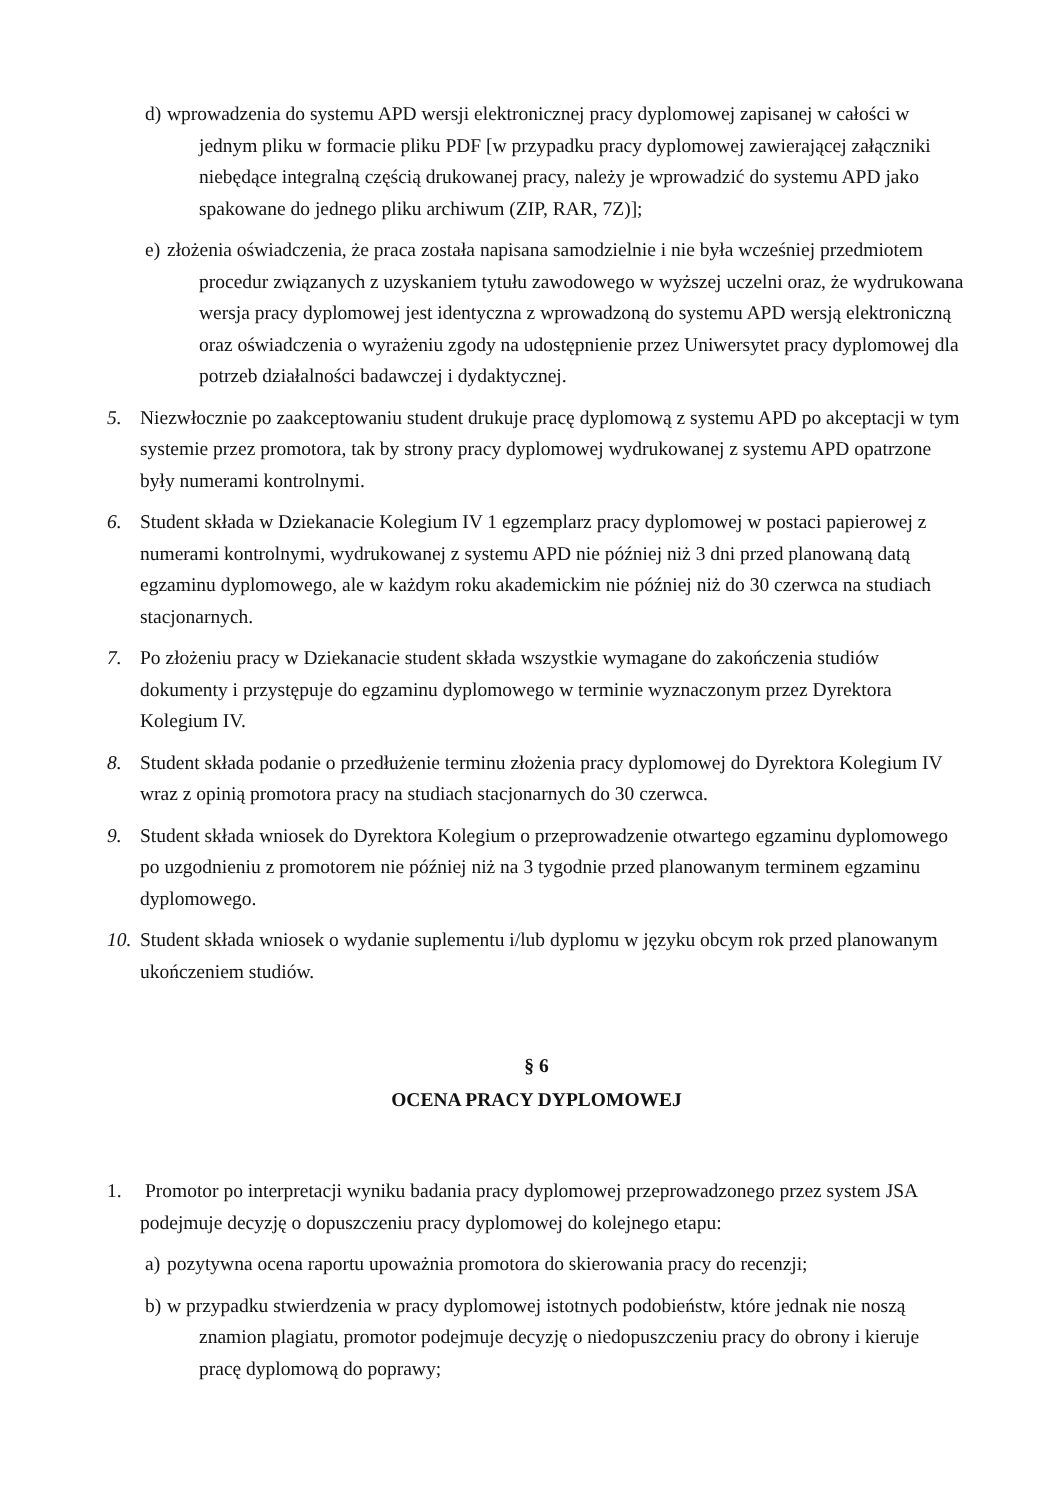d)
wprowadzenia do systemu APD wersji elektronicznej pracy dyplomowej zapisanej w całości w jednym pliku w formacie pliku PDF [w przypadku pracy dyplomowej zawierającej załączniki niebędące integralną częścią drukowanej pracy, należy je wprowadzić do systemu APD jako spakowane do jednego pliku archiwum (ZIP, RAR, 7Z)];
e)
złożenia oświadczenia, że praca została napisana samodzielnie i nie była wcześniej przedmiotem procedur związanych z uzyskaniem tytułu zawodowego w wyższej uczelni oraz, że wydrukowana wersja pracy dyplomowej jest identyczna z wprowadzoną do systemu APD wersją elektroniczną oraz oświadczenia o wyrażeniu zgody na udostępnienie przez Uniwersytet pracy dyplomowej dla potrzeb działalności badawczej i dydaktycznej.
5. Niezwłocznie po zaakceptowaniu student drukuje pracę dyplomową z systemu APD po akceptacji w tym systemie przez promotora, tak by strony pracy dyplomowej wydrukowanej z systemu APD opatrzone były numerami kontrolnymi.
6. Student składa w Dziekanacie Kolegium IV 1 egzemplarz pracy dyplomowej w postaci papierowej z numerami kontrolnymi, wydrukowanej z systemu APD nie później niż 3 dni przed planowaną datą egzaminu dyplomowego, ale w każdym roku akademickim nie później niż do 30 czerwca na studiach stacjonarnych.
7. Po złożeniu pracy w Dziekanacie student składa wszystkie wymagane do zakończenia studiów dokumenty i przystępuje do egzaminu dyplomowego w terminie wyznaczonym przez Dyrektora Kolegium IV.
8. Student składa podanie o przedłużenie terminu złożenia pracy dyplomowej do Dyrektora Kolegium IV wraz z opinią promotora pracy na studiach stacjonarnych do 30 czerwca.
9. Student składa wniosek do Dyrektora Kolegium o przeprowadzenie otwartego egzaminu dyplomowego po uzgodnieniu z promotorem nie później niż na 3 tygodnie przed planowanym terminem egzaminu dyplomowego.
10.
Student składa wniosek o wydanie suplementu i/lub dyplomu w języku obcym rok przed planowanym ukończeniem studiów.
§ 6
OCENA PRACY DYPLOMOWEJ
1. Promotor po interpretacji wyniku badania pracy dyplomowej przeprowadzonego przez system JSA podejmuje decyzję o dopuszczeniu pracy dyplomowej do kolejnego etapu:
a)
pozytywna ocena raportu upoważnia promotora do skierowania pracy do recenzji;
b)
w przypadku stwierdzenia w pracy dyplomowej istotnych podobieństw, które jednak nie noszą znamion plagiatu, promotor podejmuje decyzję o niedopuszczeniu pracy do obrony i kieruje pracę dyplomową do poprawy;